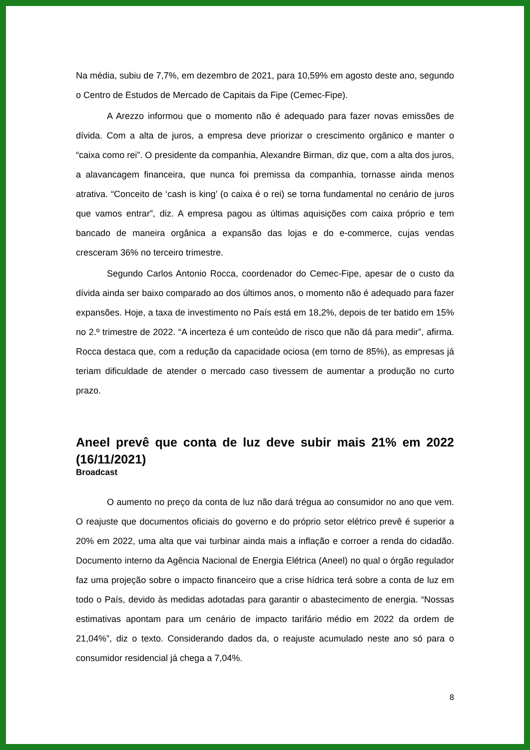Na média, subiu de 7,7%, em dezembro de 2021, para 10,59% em agosto deste ano, segundo o Centro de Estudos de Mercado de Capitais da Fipe (Cemec-Fipe).
A Arezzo informou que o momento não é adequado para fazer novas emissões de dívida. Com a alta de juros, a empresa deve priorizar o crescimento orgânico e manter o “caixa como rei”. O presidente da companhia, Alexandre Birman, diz que, com a alta dos juros, a alavancagem financeira, que nunca foi premissa da companhia, tornasse ainda menos atrativa. “Conceito de ‘cash is king’ (o caixa é o rei) se torna fundamental no cenário de juros que vamos entrar”, diz. A empresa pagou as últimas aquisições com caixa próprio e tem bancado de maneira orgânica a expansão das lojas e do e-commerce, cujas vendas cresceram 36% no terceiro trimestre.
Segundo Carlos Antonio Rocca, coordenador do Cemec-Fipe, apesar de o custo da dívida ainda ser baixo comparado ao dos últimos anos, o momento não é adequado para fazer expansões. Hoje, a taxa de investimento no País está em 18,2%, depois de ter batido em 15% no 2.º trimestre de 2022. “A incerteza é um conteúdo de risco que não dá para medir”, afirma. Rocca destaca que, com a redução da capacidade ociosa (em torno de 85%), as empresas já teriam dificuldade de atender o mercado caso tivessem de aumentar a produção no curto prazo.
Aneel prevê que conta de luz deve subir mais 21% em 2022 (16/11/2021)
Broadcast
O aumento no preço da conta de luz não dará trégua ao consumidor no ano que vem. O reajuste que documentos oficiais do governo e do próprio setor elétrico prevê é superior a 20% em 2022, uma alta que vai turbinar ainda mais a inflação e corroer a renda do cidadão. Documento interno da Agência Nacional de Energia Elétrica (Aneel) no qual o órgão regulador faz uma projeção sobre o impacto financeiro que a crise hídrica terá sobre a conta de luz em todo o País, devido às medidas adotadas para garantir o abastecimento de energia. “Nossas estimativas apontam para um cenário de impacto tarifário médio em 2022 da ordem de 21,04%”, diz o texto. Considerando dados da, o reajuste acumulado neste ano só para o consumidor residencial já chega a 7,04%.
8